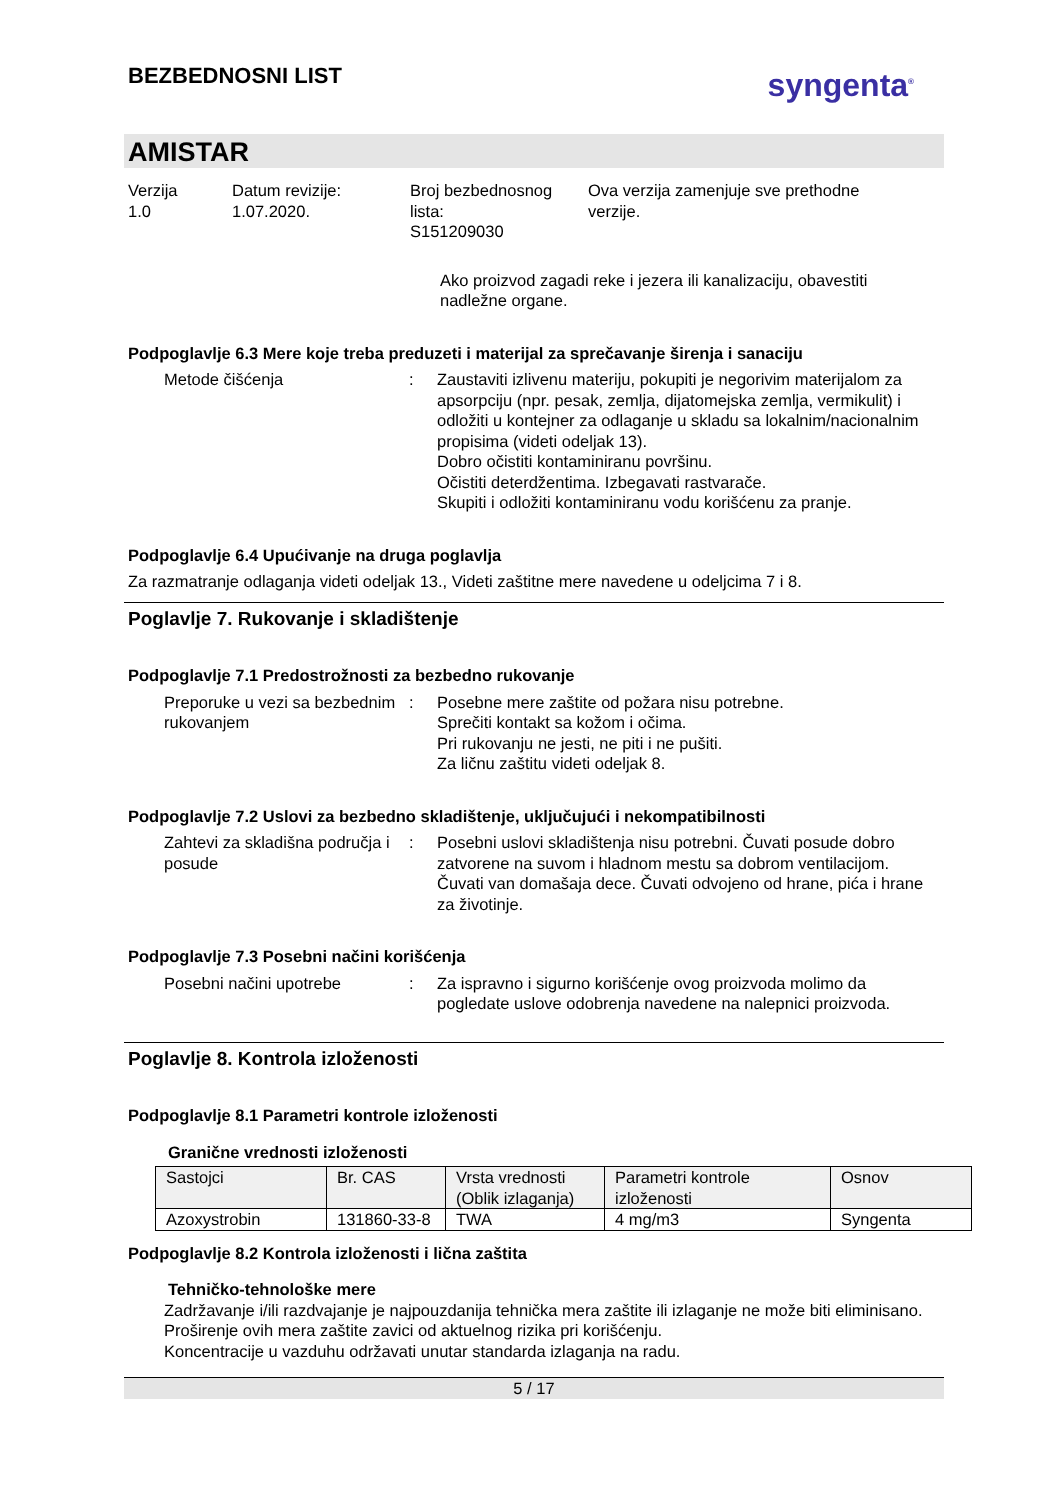BEZBEDNOSNI LIST
syngenta<sup>®</sup>
AMISTAR
Verzija
1.0
Datum revizije:
1.07.2020.
Broj bezbednosnog lista:
S151209030
Ova verzija zamenjuje sve prethodne
verzije.
Ako proizvod zagadi reke i jezera ili kanalizaciju, obavestiti nadležne organe.
Podpoglavlje 6.3 Mere koje treba preduzeti i materijal za sprečavanje širenja i sanaciju
Metode čišćenja : Zaustaviti izlivenu materiju, pokupiti je negorivim materijalom za apsorpciju (npr. pesak, zemlja, dijatomejska zemlja, vermikulit) i odložiti u kontejner za odlaganje u skladu sa lokalnim/nacionalnim propisima (videti odeljak 13).
Dobro očistiti kontaminiranu površinu.
Očistiti deterdžentima. Izbegavati rastvarače.
Skupiti i odložiti kontaminiranu vodu korišćenu za pranje.
Podpoglavlje 6.4 Upućivanje na druga poglavlja
Za razmatranje odlaganja videti odeljak 13., Videti zaštitne mere navedene u odeljcima 7 i 8.
Poglavlje 7. Rukovanje i skladištenje
Podpoglavlje 7.1 Predostrožnosti za bezbedno rukovanje
Preporuke u vezi sa bezbednim rukovanjem
: Posebne mere zaštite od požara nisu potrebne.
Sprečiti kontakt sa kožom i očima.
Pri rukovanju ne jesti, ne piti i ne pušiti.
Za ličnu zaštitu videti odeljak 8.
Podpoglavlje 7.2 Uslovi za bezbedno skladištenje, uključujući i nekompatibilnosti
Zahtevi za skladišna područja i posude
: Posebni uslovi skladištenja nisu potrebni. Čuvati posude dobro zatvorene na suvom i hladnom mestu sa dobrom ventilacijom. Čuvati van domašaja dece. Čuvati odvojeno od hrane, pića i hrane za životinje.
Podpoglavlje 7.3 Posebni načini korišćenja
Posebni načini upotrebe : Za ispravno i sigurno korišćenje ovog proizvoda molimo da pogledate uslove odobrenja navedene na nalepnici proizvoda.
Poglavlje 8. Kontrola izloženosti
Podpoglavlje 8.1 Parametri kontrole izloženosti
Granične vrednosti izloženosti
| Sastojci | Br. CAS | Vrsta vrednosti (Oblik izlaganja) | Parametri kontrole izloženosti | Osnov |
| --- | --- | --- | --- | --- |
| Azoxystrobin | 131860-33-8 | TWA | 4 mg/m3 | Syngenta |
Podpoglavlje 8.2 Kontrola izloženosti i lična zaštita
Tehničko-tehnološke mere
Zadržavanje i/ili razdvajanje je najpouzdanija tehnička mera zaštite ili izlaganje ne može biti eliminisano.
Proširenje ovih mera zaštite zavici od aktuelnog rizika pri korišćenju.
Koncentracije u vazduhu održavati unutar standarda izlaganja na radu.
5 / 17